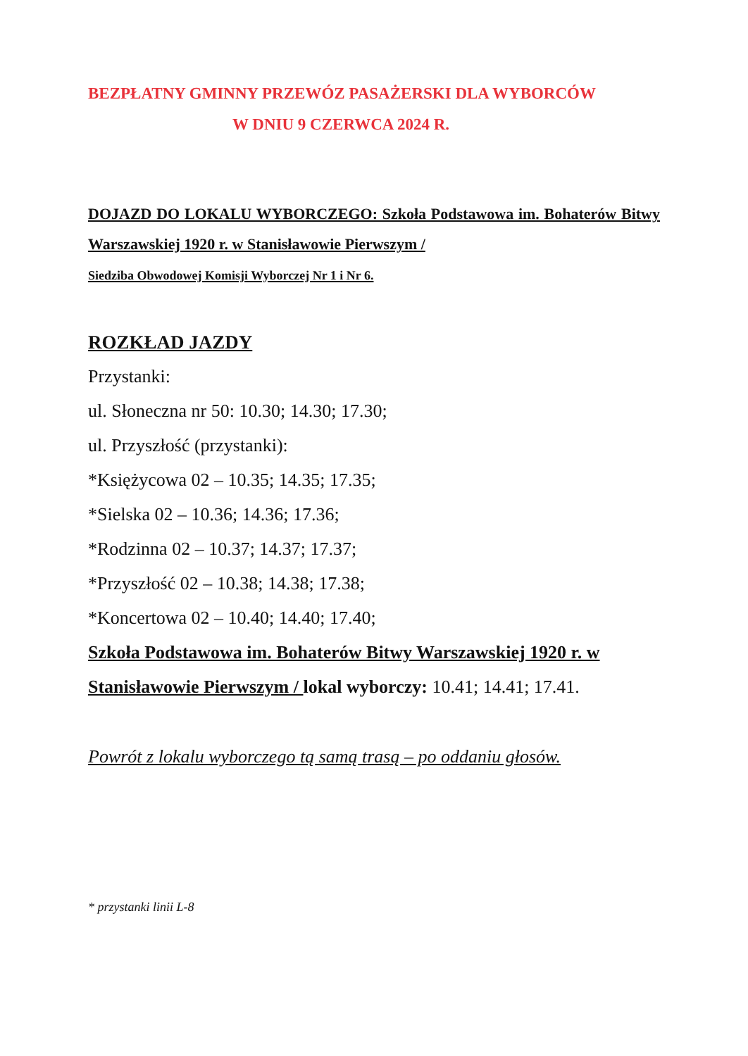BEZPŁATNY GMINNY PRZEWÓZ PASAŻERSKI DLA WYBORCÓW
W DNIU 9 CZERWCA 2024 R.
DOJAZD DO LOKALU WYBORCZEGO: Szkoła Podstawowa im. Bohaterów Bitwy Warszawskiej 1920 r. w Stanisławowie Pierwszym /
Siedziba Obwodowej Komisji Wyborczej Nr 1 i Nr 6.
ROZKŁAD JAZDY
Przystanki:
ul. Słoneczna nr 50: 10.30; 14.30; 17.30;
ul. Przyszłość (przystanki):
*Księżycowa 02 – 10.35; 14.35; 17.35;
*Sielska 02 – 10.36; 14.36; 17.36;
*Rodzinna 02 – 10.37; 14.37; 17.37;
*Przyszłość 02 – 10.38; 14.38; 17.38;
*Koncertowa 02 – 10.40; 14.40; 17.40;
Szkoła Podstawowa im. Bohaterów Bitwy Warszawskiej 1920 r. w Stanisławowie Pierwszym / lokal wyborczy: 10.41; 14.41; 17.41.
Powrót z lokalu wyborczego tą samą trasą – po oddaniu głosów.
* przystanki linii L-8